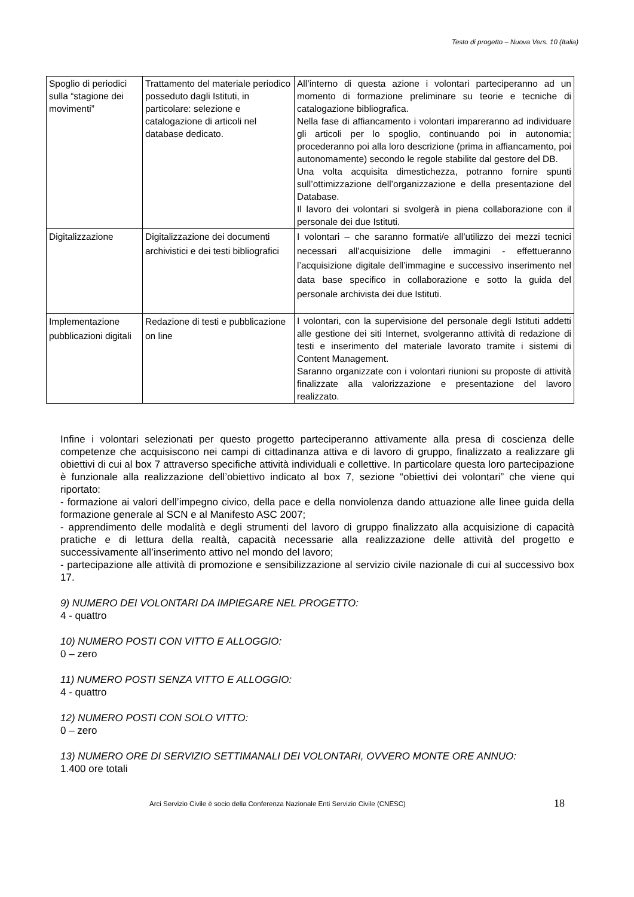Testo di progetto – Nuova Vers. 10 (Italia)
| Spoglio di periodici sulla “stagione dei movimenti” | Trattamento del materiale periodico posseduto dagli Istituti, in particolare: selezione e catalogazione di articoli nel database dedicato. | All’interno di questa azione i volontari parteciperanno ad un momento di formazione preliminare su teorie e tecniche di catalogazione bibliografica. Nella fase di affiancamento i volontari impareranno ad individuare gli articoli per lo spoglio, continuando poi in autonomia; procederanno poi alla loro descrizione (prima in affiancamento, poi autonomamente) secondo le regole stabilite dal gestore del DB. Una volta acquisita dimestichezza, potranno fornire spunti sull’ottimizzazione dell’organizzazione e della presentazione del Database. Il lavoro dei volontari si svolgerà in piena collaborazione con il personale dei due Istituti. |
| Digitalizzazione | Digitalizzazione dei documenti archivistici e dei testi bibliografici | I volontari – che saranno formati/e all’utilizzo dei mezzi tecnici necessari all’acquisizione delle immagini - effettueranno l’acquisizione digitale dell’immagine e successivo inserimento nel data base specifico in collaborazione e sotto la guida del personale archivista dei due Istituti. |
| Implementazione pubblicazioni digitali | Redazione di testi e pubblicazione on line | I volontari, con la supervisione del personale degli Istituti addetti alle gestione dei siti Internet, svolgeranno attività di redazione di testi e inserimento del materiale lavorato tramite i sistemi di Content Management. Saranno organizzate con i volontari riunioni su proposte di attività finalizzate alla valorizzazione e presentazione del lavoro realizzato. |
Infine i volontari selezionati per questo progetto parteciperanno attivamente alla presa di coscienza delle competenze che acquisiscono nei campi di cittadinanza attiva e di lavoro di gruppo, finalizzato a realizzare gli obiettivi di cui al box 7 attraverso specifiche attività individuali e collettive. In particolare questa loro partecipazione è funzionale alla realizzazione dell’obiettivo indicato al box 7, sezione “obiettivi dei volontari” che viene qui riportato:
- formazione ai valori dell’impegno civico, della pace e della nonviolenza dando attuazione alle linee guida della formazione generale al SCN e al Manifesto ASC 2007;
- apprendimento delle modalità e degli strumenti del lavoro di gruppo finalizzato alla acquisizione di capacità pratiche e di lettura della realtà, capacità necessarie alla realizzazione delle attività del progetto e successivamente all’inserimento attivo nel mondo del lavoro;
- partecipazione alle attività di promozione e sensibilizzazione al servizio civile nazionale di cui al successivo box 17.
9) NUMERO DEI VOLONTARI DA IMPIEGARE NEL PROGETTO:
4 - quattro
10) NUMERO POSTI CON VITTO E ALLOGGIO:
0 – zero
11) NUMERO POSTI SENZA VITTO E ALLOGGIO:
4 - quattro
12) NUMERO POSTI CON SOLO VITTO:
0 – zero
13) NUMERO ORE DI SERVIZIO SETTIMANALI DEI VOLONTARI, OVVERO MONTE ORE ANNUO:
1.400 ore totali
Arci Servizio Civile è socio della Conferenza Nazionale Enti Servizio Civile (CNESC)
18